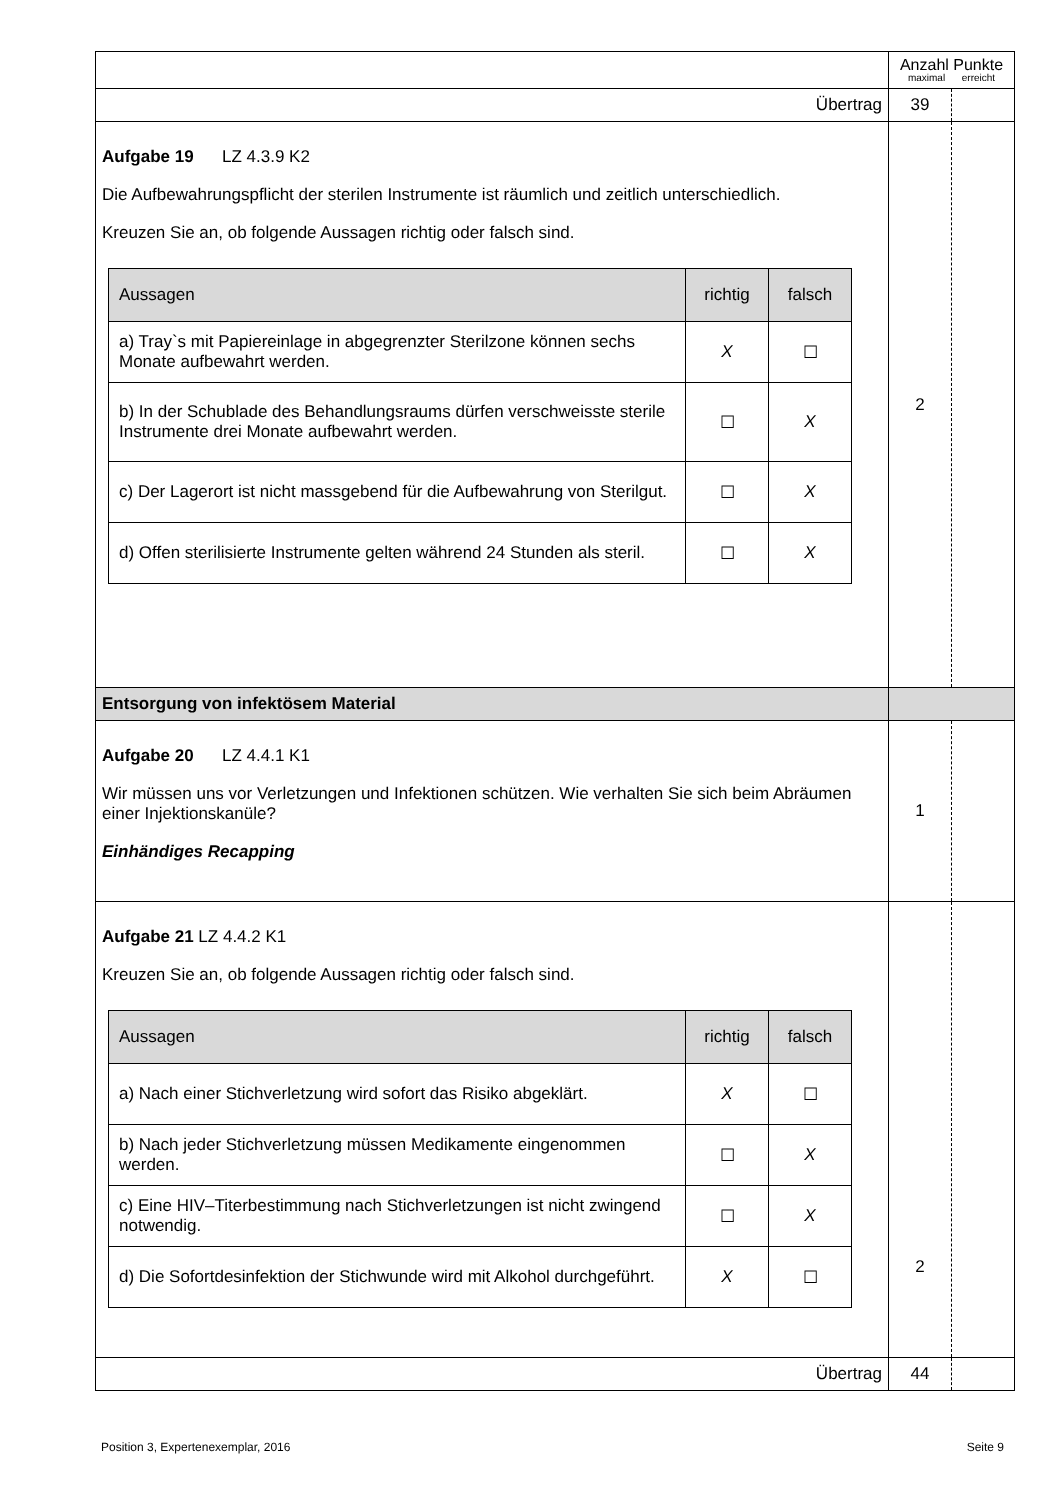| | Anzahl Punkte maximal erreicht | |
| Übertrag | 39 | |
| Aufgabe 19 LZ 4.3.9 K2 Die Aufbewahrungspflicht der sterilen Instrumente ist räumlich und zeitlich unterschiedlich. Kreuzen Sie an, ob folgende Aussagen richtig oder falsch sind. / Aussagen / richtig / falsch / / --- / --- / --- / / a) Tray`s mit Papiereinlage in abgegrenzter Sterilzone können sechs Monate aufbewahrt werden. / X / ☐ / / b) In der Schublade des Behandlungsraums dürfen verschweisste sterile Instrumente drei Monate aufbewahrt werden. / ☐ / X / / c) Der Lagerort ist nicht massgebend für die Aufbewahrung von Sterilgut. / ☐ / X / / d) Offen sterilisierte Instrumente gelten während 24 Stunden als steril. / ☐ / X / | 2 | |
| Entsorgung von infektösem Material | | |
| Aufgabe 20 LZ 4.4.1 K1 Wir müssen uns vor Verletzungen und Infektionen schützen. Wie verhalten Sie sich beim Abräumen einer Injektionskanüle? Einhändiges Recapping | 1 | |
| Aufgabe 21 LZ 4.4.2 K1 Kreuzen Sie an, ob folgende Aussagen richtig oder falsch sind. / Aussagen / richtig / falsch / / --- / --- / --- / / a) Nach einer Stichverletzung wird sofort das Risiko abgeklärt. / X / ☐ / / b) Nach jeder Stichverletzung müssen Medikamente eingenommen werden. / ☐ / X / / c) Eine HIV–Titerbestimmung nach Stichverletzungen ist nicht zwingend notwendig. / ☐ / X / / d) Die Sofortdesinfektion der Stichwunde wird mit Alkohol durchgeführt. / X / ☐ / | 2 | |
| Übertrag | 44 | |
Position 3, Expertenexemplar, 2016 Seite 9